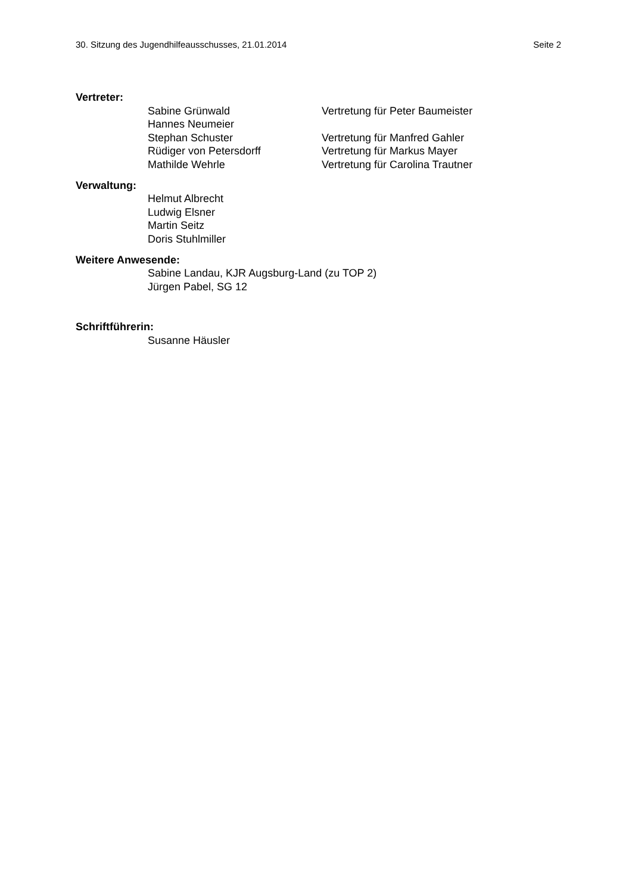30. Sitzung des Jugendhilfeausschusses, 21.01.2014 Seite 2
Vertreter:
Sabine Grünwald Vertretung für Peter Baumeister
Hannes Neumeier
Stephan Schuster Vertretung für Manfred Gahler
Rüdiger von Petersdorff Vertretung für Markus Mayer
Mathilde Wehrle Vertretung für Carolina Trautner
Verwaltung:
Helmut Albrecht
Ludwig Elsner
Martin Seitz
Doris Stuhlmiller
Weitere Anwesende:
Sabine Landau, KJR Augsburg-Land (zu TOP 2)
Jürgen Pabel, SG 12
Schriftführerin:
Susanne Häusler